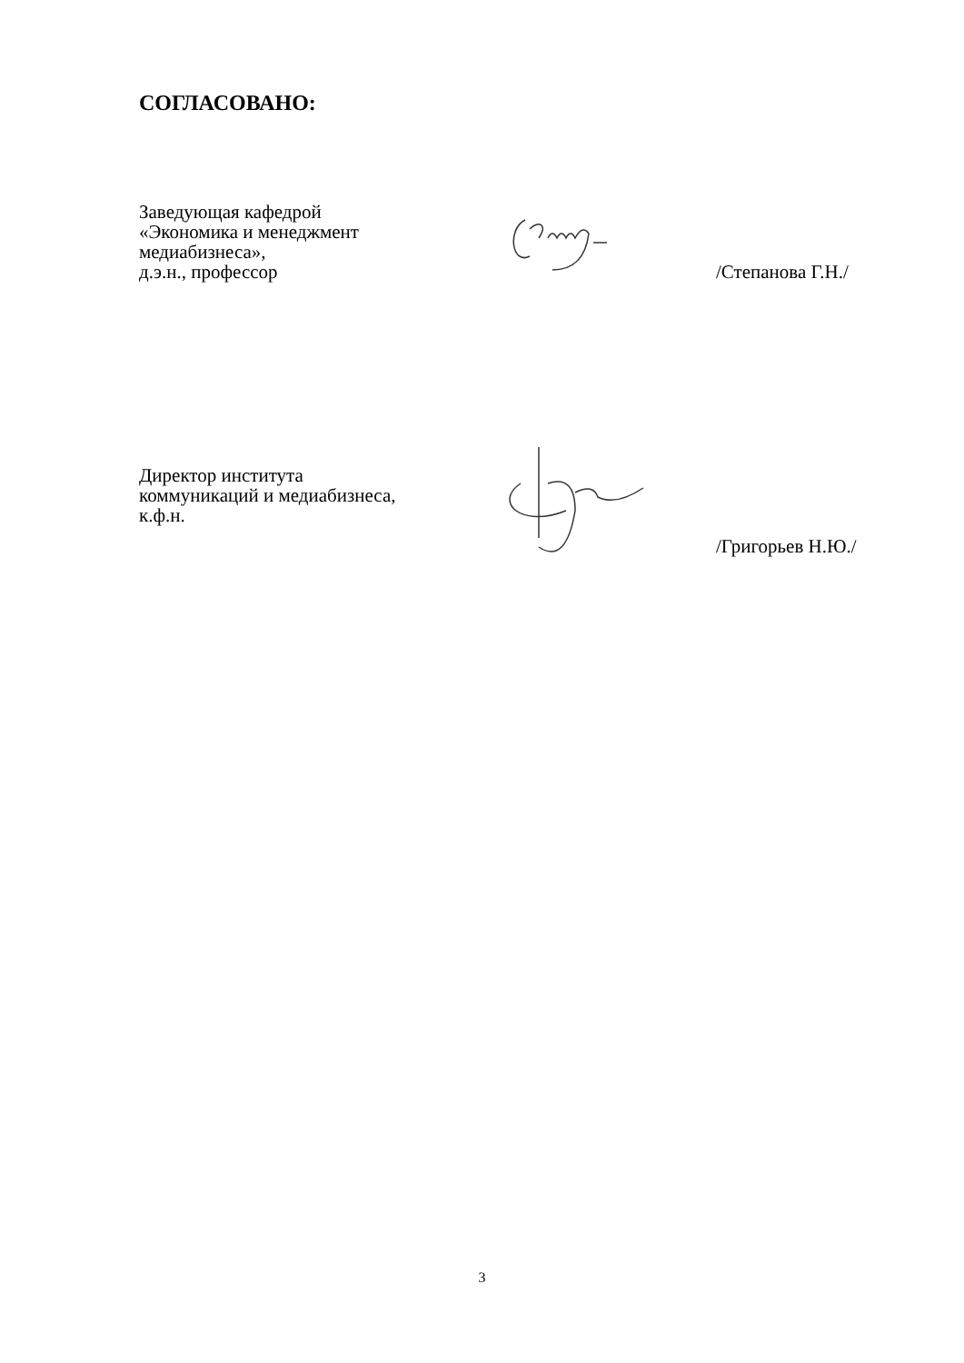СОГЛАСОВАНО:
Заведующая кафедрой
«Экономика и менеджмент
медиабизнеса»,
д.э.н., профессор
/Степанова Г.Н./
Директор института
коммуникаций и медиабизнеса,
к.ф.н.
/Григорьев Н.Ю./
3